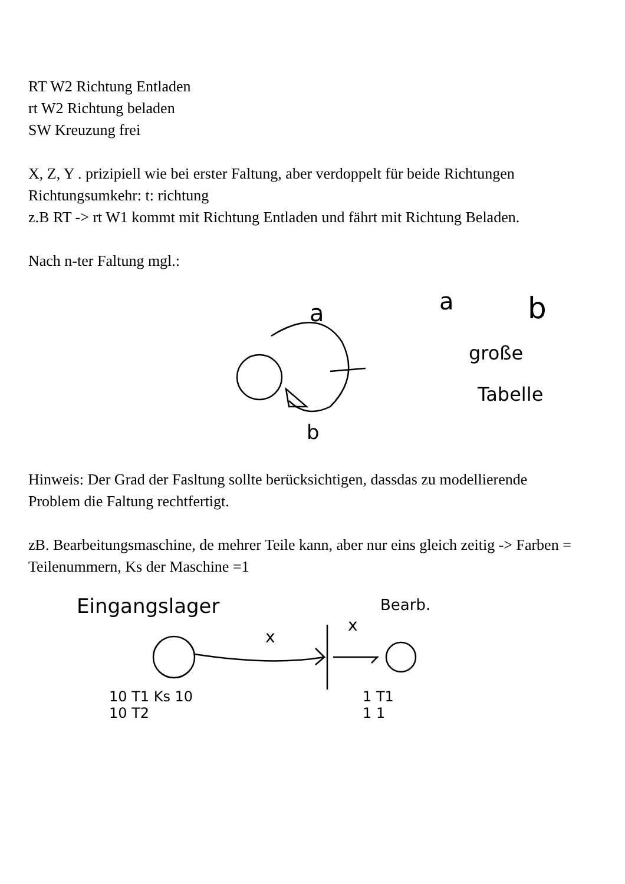a
b
a
b
große
Tabelle
Eingangslager
x
x
Bearb.
10 T1 Ks 10
10 T2
1 T1
1 1
RT W2 Richtung Entladen
rt W2 Richtung beladen
SW Kreuzung frei
X, Z, Y . prizipiell wie bei erster Faltung, aber verdoppelt für beide Richtungen
Richtungsumkehr: t: richtung
z.B RT -> rt W1 kommt mit Richtung Entladen und fährt mit Richtung Beladen.
Nach n-ter Faltung mgl.:
Hinweis: Der Grad der Fasltung sollte berücksichtigen, dassdas zu modellierende Problem die Faltung rechtfertigt.
zB. Bearbeitungsmaschine, de mehrer Teile kann, aber nur eins gleich zeitig -> Farben = Teilenummern, Ks der Maschine =1